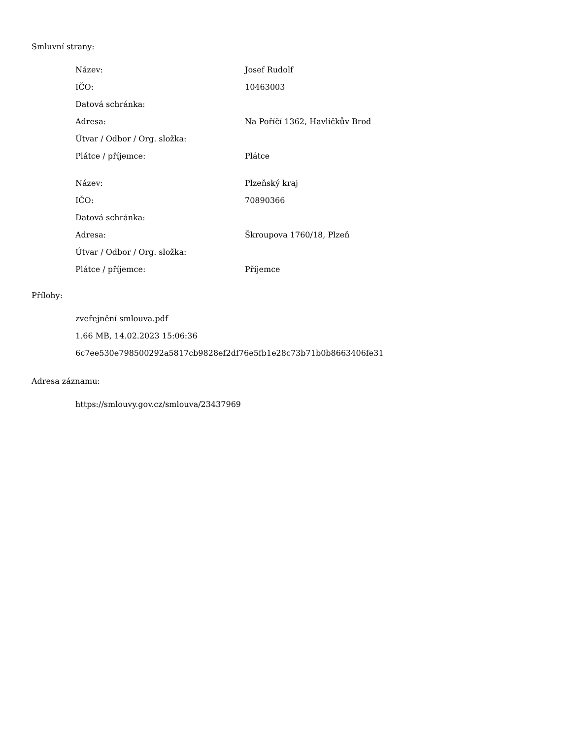Smluvní strany:
| Název: | Josef Rudolf |
| IČO: | 10463003 |
| Datová schránka: | |
| Adresa: | Na Poříčí 1362, Havlíčkův Brod |
| Útvar / Odbor / Org. složka: | |
| Plátce / příjemce: | Plátce |
| Název: | Plzeňský kraj |
| IČO: | 70890366 |
| Datová schránka: | |
| Adresa: | Škroupova 1760/18, Plzeň |
| Útvar / Odbor / Org. složka: | |
| Plátce / příjemce: | Příjemce |
Přílohy:
zveřejnění smlouva.pdf
1.66 MB, 14.02.2023 15:06:36
6c7ee530e798500292a5817cb9828ef2df76e5fb1e28c73b71b0b8663406fe31
Adresa záznamu:
https://smlouvy.gov.cz/smlouva/23437969